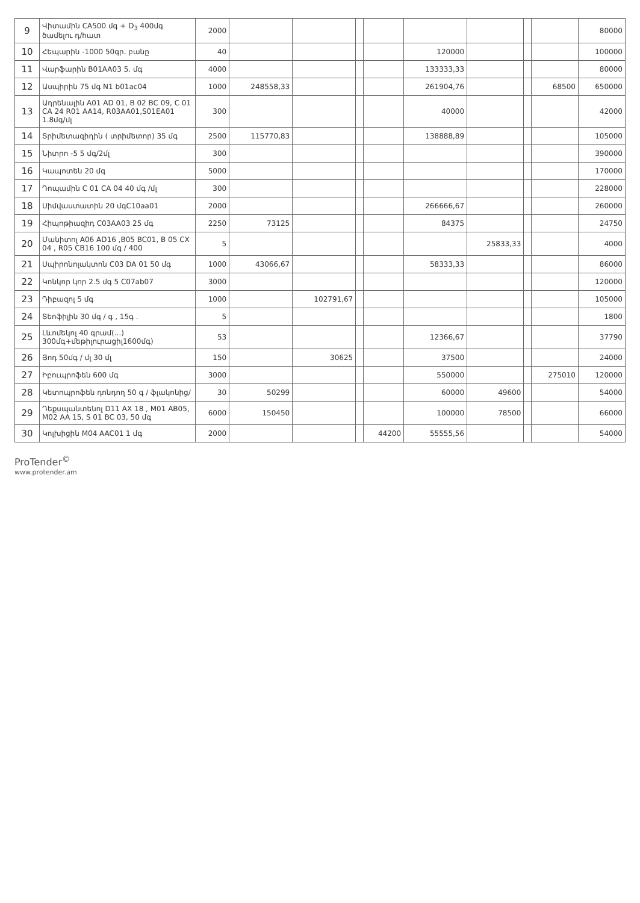| 9 | Վիտամին CA500 մգ + D<sub>3</sub> 400մգ ծամելու դ/հատ | 2000 | | | | | | | | | 80000 |
| 10 | Հեպարին -1000 50գր. բանը | 40 | | | | | 120000 | | | | 100000 |
| 11 | Վարֆարին B01AA03 5. մգ | 4000 | | | | | 133333,33 | | | | 80000 |
| 12 | Ասպիրին 75 մգ N1 b01ac04 | 1000 | 248558,33 | | | | 261904,76 | | | 68500 | 650000 |
| 13 | Ադրենալին A01 AD 01, B 02 BC 09, C 01 CA 24 R01 AA14, R03AA01,S01EA01 1.8մգ/մլ | 300 | | | | | 40000 | | | | 42000 |
| 14 | Տրիմետազիդին ( տրիմետոր) 35 մգ | 2500 | 115770,83 | | | | 138888,89 | | | | 105000 |
| 15 | Նիտրո -5 5 մգ/2մլ | 300 | | | | | | | | | 390000 |
| 16 | Կապոտեն 20 մգ | 5000 | | | | | | | | | 170000 |
| 17 | Դոպամին C 01 CA 04 40 մգ /մլ | 300 | | | | | | | | | 228000 |
| 18 | Սիմվաստատին 20 մգC10aa01 | 2000 | | | | | 266666,67 | | | | 260000 |
| 19 | Հիպոթիազիդ C03AA03 25 մգ | 2250 | 73125 | | | | 84375 | | | | 24750 |
| 20 | Մանիտոլ A06 AD16 ,B05 BC01, B 05 CX 04 , R05 CB16 100 մգ / 400 | 5 | | | | | | 25833,33 | | | 4000 |
| 21 | Սպիրոնոլակտոն C03 DA 01 50 մգ | 1000 | 43066,67 | | | | 58333,33 | | | | 86000 |
| 22 | Կոնկոր կոր 2.5 մգ 5 C07ab07 | 3000 | | | | | | | | | 120000 |
| 23 | Դիբազոլ 5 մգ | 1000 | | 102791,67 | | | | | | | 105000 |
| 24 | Տեոֆիլին 30 մգ / գ , 15գ . | 5 | | | | | | | | | 1800 |
| 25 | Լևոմեկոլ 40 գրամ(...) 300մգ+մեթիլուրացիլ1600մգ) | 53 | | | | | 12366,67 | | | | 37790 |
| 26 | Յոդ 50մգ / մլ 30 մլ | 150 | | 30625 | | | 37500 | | | | 24000 |
| 27 | Իբուպրոֆեն 600 մգ | 3000 | | | | | 550000 | | | 275010 | 120000 |
| 28 | Կետոպրոֆեն դոնդող 50 գ / ֆլակոնից/ | 30 | 50299 | | | | 60000 | 49600 | | | 54000 |
| 29 | Դեքսպանտենոլ D11 AX 18 , M01 AB05, M02 AA 15, S 01 BC 03, 50 մգ | 6000 | 150450 | | | | 100000 | 78500 | | | 66000 |
| 30 | Կոլխիցին M04 AAC01 1 մգ | 2000 | | | | 44200 | 55555,56 | | | | 54000 |
ProTender<sup>©</sup>
www.protender.am